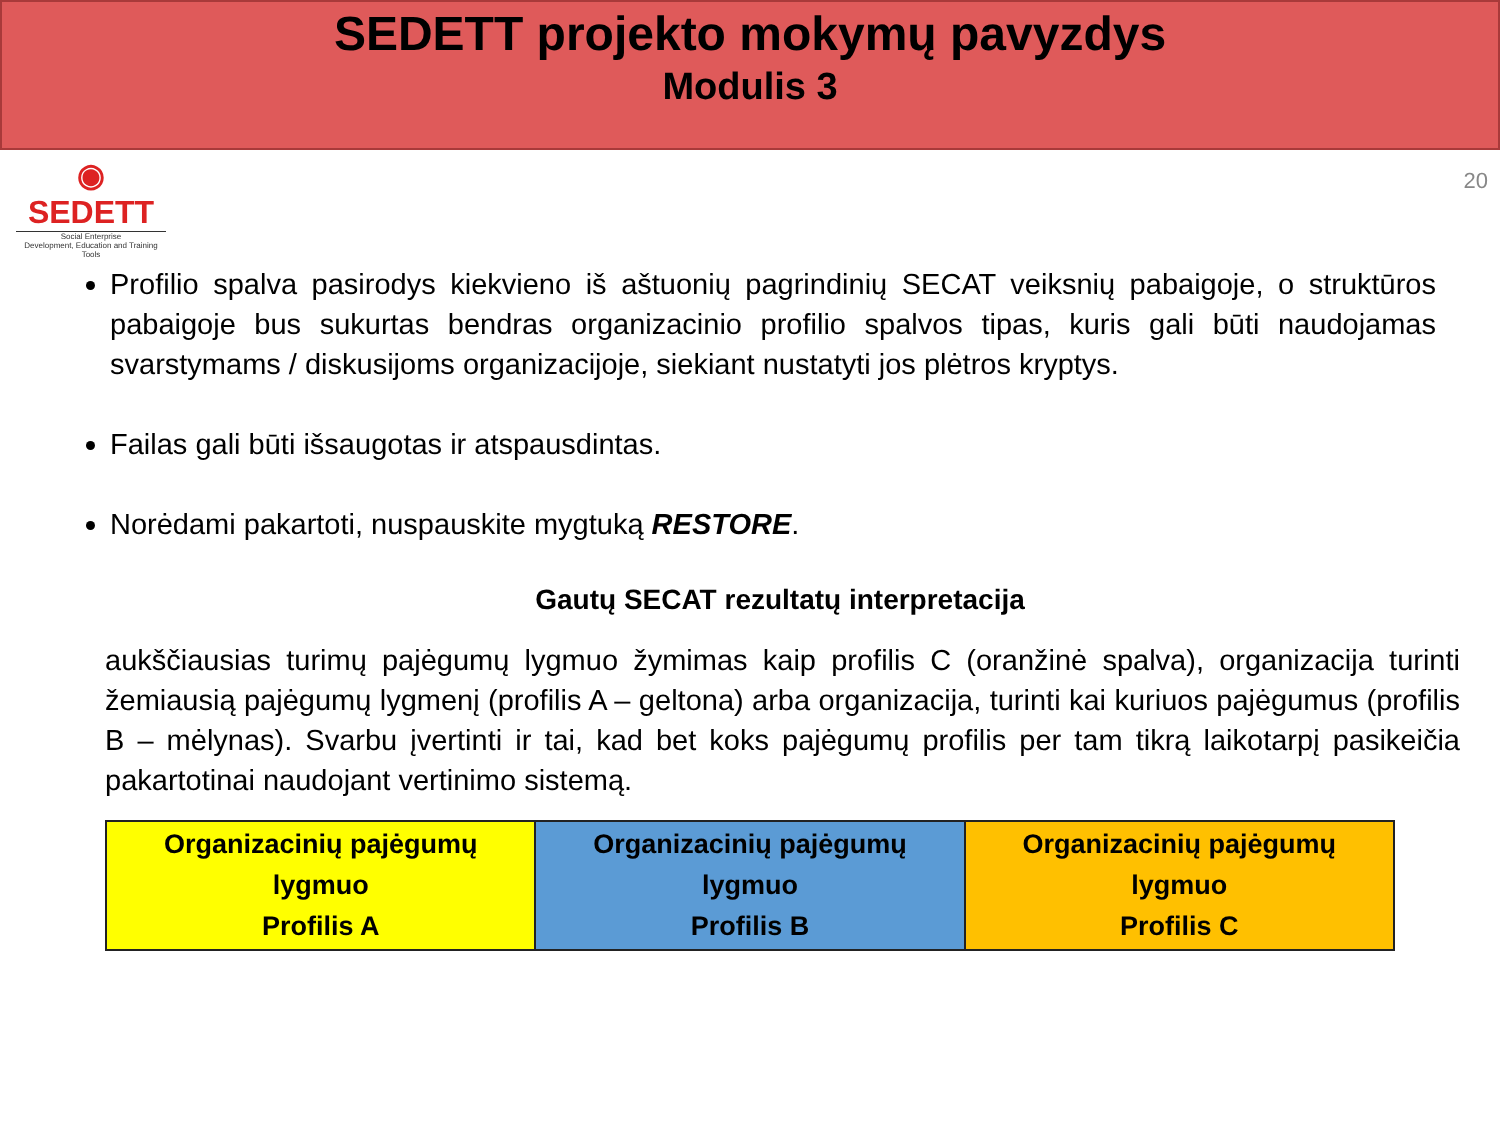SEDETT projekto mokymų pavyzdys
Modulis 3
◉
SEDETT
Social Enterprise
Development, Education and Training Tools
20
Profilio spalva pasirodys kiekvieno iš aštuonių pagrindinių SECAT veiksnių pabaigoje, o struktūros pabaigoje bus sukurtas bendras organizacinio profilio spalvos tipas, kuris gali būti naudojamas svarstymams / diskusijoms organizacijoje, siekiant nustatyti jos plėtros kryptys.
Failas gali būti išsaugotas ir atspausdintas.
Norėdami pakartoti, nuspauskite mygtuką RESTORE.
Gautų SECAT rezultatų interpretacija
aukščiausias turimų pajėgumų lygmuo žymimas kaip profilis C (oranžinė spalva), organizacija turinti žemiausią pajėgumų lygmenį (profilis A – geltona) arba organizacija, turinti kai kuriuos pajėgumus (profilis B – mėlynas). Svarbu įvertinti ir tai, kad bet koks pajėgumų profilis per tam tikrą laikotarpį pasikeičia pakartotinai naudojant vertinimo sistemą.
| Organizacinių pajėgumų lygmuo Profilis A | Organizacinių pajėgumų lygmuo Profilis B | Organizacinių pajėgumų lygmuo Profilis C |